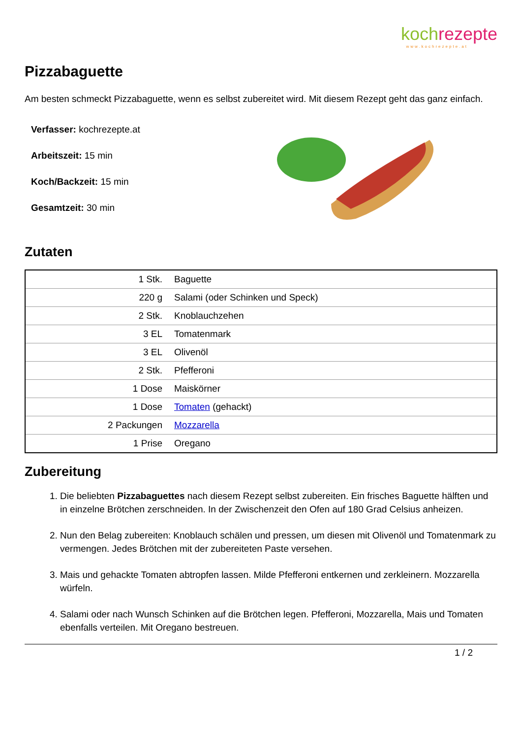koch rezepte
www.kochrezepte.at
Pizzabaguette
Am besten schmeckt Pizzabaguette, wenn es selbst zubereitet wird. Mit diesem Rezept geht das ganz einfach.
Verfasser: kochrezepte.at
Arbeitszeit: 15 min
Koch/Backzeit: 15 min
Gesamtzeit: 30 min
Zutaten
| 1 Stk. | Baguette |
| 220 g | Salami (oder Schinken und Speck) |
| 2 Stk. | Knoblauchzehen |
| 3 EL | Tomatenmark |
| 3 EL | Olivenöl |
| 2 Stk. | Pfefferoni |
| 1 Dose | Maiskörner |
| 1 Dose | Tomaten (gehackt) |
| 2 Packungen | Mozzarella |
| 1 Prise | Oregano |
Zubereitung
1. Die beliebten Pizzabaguettes nach diesem Rezept selbst zubereiten. Ein frisches Baguette hälften und in einzelne Brötchen zerschneiden. In der Zwischenzeit den Ofen auf 180 Grad Celsius anheizen.
2. Nun den Belag zubereiten: Knoblauch schälen und pressen, um diesen mit Olivenöl und Tomatenmark zu vermengen. Jedes Brötchen mit der zubereiteten Paste versehen.
3. Mais und gehackte Tomaten abtropfen lassen. Milde Pfefferoni entkernen und zerkleinern. Mozzarella würfeln.
4. Salami oder nach Wunsch Schinken auf die Brötchen legen. Pfefferoni, Mozzarella, Mais und Tomaten ebenfalls verteilen. Mit Oregano bestreuen.
1 / 2